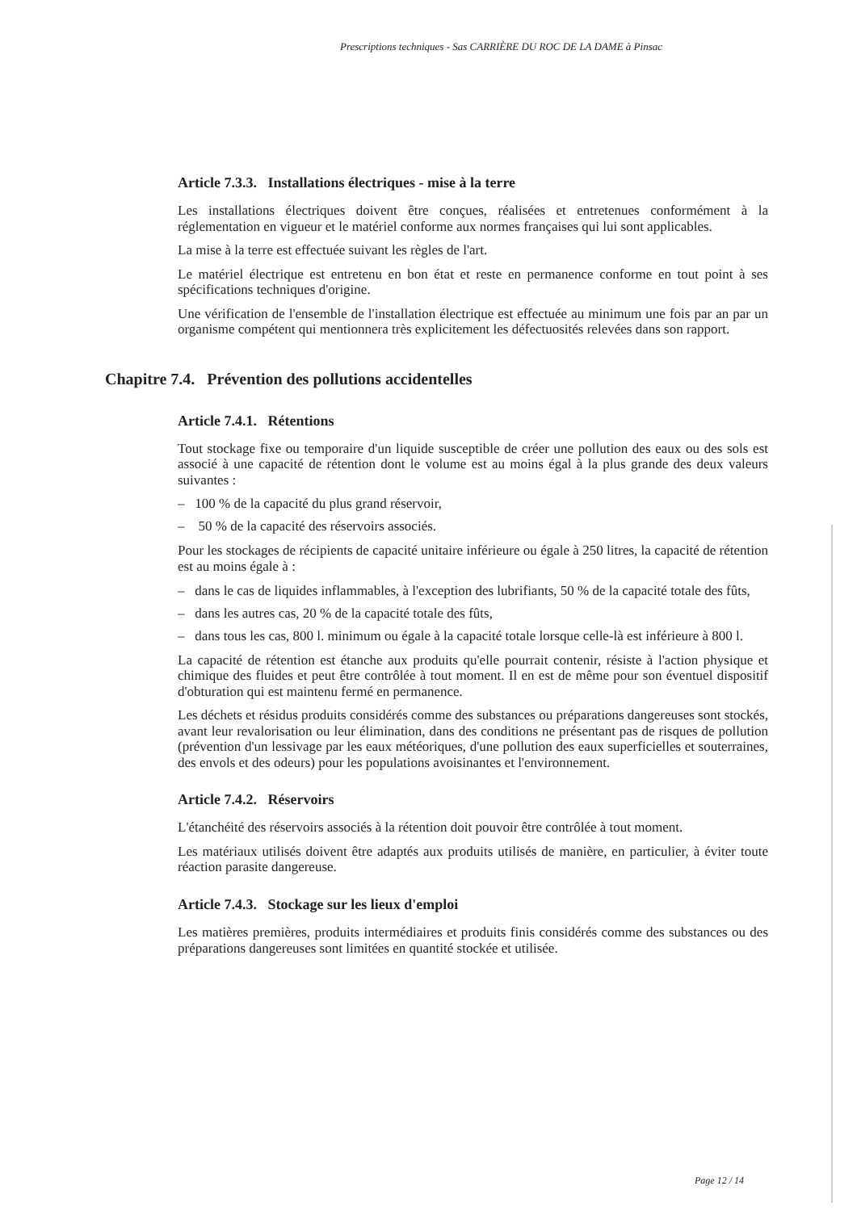Prescriptions techniques - Sas CARRIÈRE DU ROC DE LA DAME à Pinsac
Article 7.3.3. Installations électriques - mise à la terre
Les installations électriques doivent être conçues, réalisées et entretenues conformément à la réglementation en vigueur et le matériel conforme aux normes françaises qui lui sont applicables.
La mise à la terre est effectuée suivant les règles de l'art.
Le matériel électrique est entretenu en bon état et reste en permanence conforme en tout point à ses spécifications techniques d'origine.
Une vérification de l'ensemble de l'installation électrique est effectuée au minimum une fois par an par un organisme compétent qui mentionnera très explicitement les défectuosités relevées dans son rapport.
Chapitre 7.4. Prévention des pollutions accidentelles
Article 7.4.1. Rétentions
Tout stockage fixe ou temporaire d'un liquide susceptible de créer une pollution des eaux ou des sols est associé à une capacité de rétention dont le volume est au moins égal à la plus grande des deux valeurs suivantes :
– 100 % de la capacité du plus grand réservoir,
– 50 % de la capacité des réservoirs associés.
Pour les stockages de récipients de capacité unitaire inférieure ou égale à 250 litres, la capacité de rétention est au moins égale à :
– dans le cas de liquides inflammables, à l'exception des lubrifiants, 50 % de la capacité totale des fûts,
– dans les autres cas, 20 % de la capacité totale des fûts,
– dans tous les cas, 800 l. minimum ou égale à la capacité totale lorsque celle-là est inférieure à 800 l.
La capacité de rétention est étanche aux produits qu'elle pourrait contenir, résiste à l'action physique et chimique des fluides et peut être contrôlée à tout moment. Il en est de même pour son éventuel dispositif d'obturation qui est maintenu fermé en permanence.
Les déchets et résidus produits considérés comme des substances ou préparations dangereuses sont stockés, avant leur revalorisation ou leur élimination, dans des conditions ne présentant pas de risques de pollution (prévention d'un lessivage par les eaux météoriques, d'une pollution des eaux superficielles et souterraines, des envols et des odeurs) pour les populations avoisinantes et l'environnement.
Article 7.4.2. Réservoirs
L'étanchéité des réservoirs associés à la rétention doit pouvoir être contrôlée à tout moment.
Les matériaux utilisés doivent être adaptés aux produits utilisés de manière, en particulier, à éviter toute réaction parasite dangereuse.
Article 7.4.3. Stockage sur les lieux d'emploi
Les matières premières, produits intermédiaires et produits finis considérés comme des substances ou des préparations dangereuses sont limitées en quantité stockée et utilisée.
Page 12 / 14